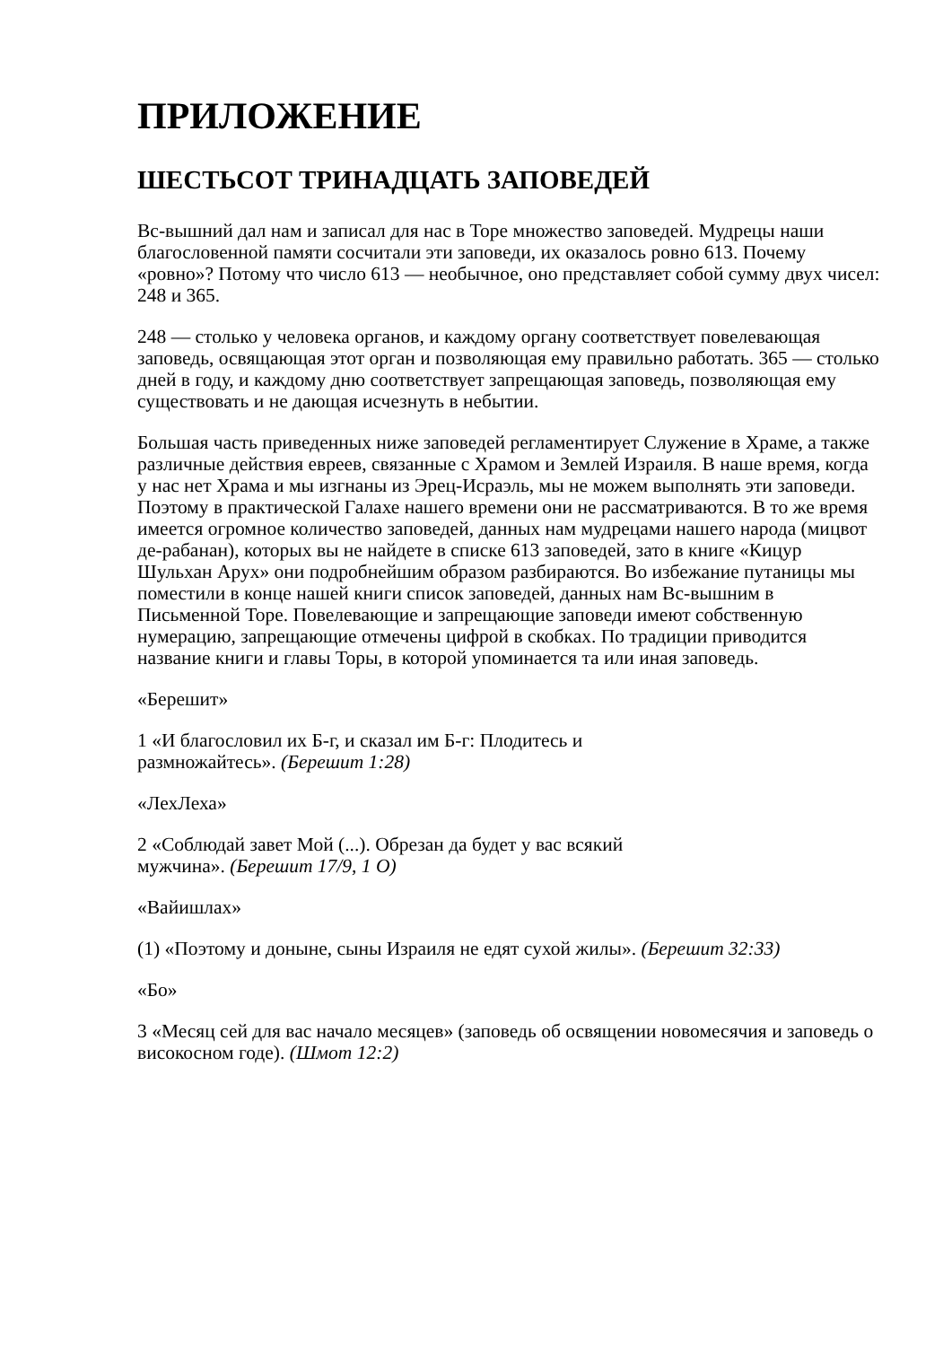ПРИЛОЖЕНИЕ
ШЕСТЬСОТ ТРИНАДЦАТЬ ЗАПОВЕДЕЙ
Вс-вышний дал нам и записал для нас в Торе множество заповедей. Мудрецы наши благословенной памяти сосчитали эти заповеди, их оказалось ровно 613. Почему «ровно»? Потому что число 613 — необычное, оно представляет собой сумму двух чисел: 248 и 365.
248 — столько у человека органов, и каждому органу соответствует повелевающая заповедь, освящающая этот орган и позволяющая ему правильно работать. 365 — столько дней в году, и каждому дню соответствует запрещающая заповедь, позволяющая ему существовать и не дающая исчезнуть в небытии.
Большая часть приведенных ниже заповедей регламентирует Служение в Храме, а также различные действия евреев, связанные с Храмом и Землей Израиля. В наше время, когда у нас нет Храма и мы изгнаны из Эрец-Исраэль, мы не можем выполнять эти заповеди. Поэтому в практической Галахе нашего времени они не рассматриваются. В то же время имеется огромное количество заповедей, данных нам мудрецами нашего народа (мицвот де-рабанан), которых вы не найдете в списке 613 заповедей, зато в книге «Кицур Шульхан Арух» они подробнейшим образом разбираются. Во избежание путаницы мы поместили в конце нашей книги список заповедей, данных нам Вс-вышним в Письменной Торе. Повелевающие и запрещающие заповеди имеют собственную нумерацию, запрещающие отмечены цифрой в скобках. По традиции приводится название книги и главы Торы, в которой упоминается та или иная заповедь.
«Берешит»
1 «И благословил их Б-г, и сказал им Б-г: Плодитесь и
размножайтесь». (Берешит 1:28)
«ЛехЛеха»
2 «Соблюдай завет Мой (...). Обрезан да будет у вас всякий
мужчина». (Берешит 17/9, 1 О)
«Вайишлах»
(1) «Поэтому и доныне, сыны Израиля не едят сухой жилы». (Берешит 32:33)
«Бо»
3 «Месяц сей для вас начало месяцев» (заповедь об освящении новомесячия и заповедь о високосном годе). (Шмот 12:2)